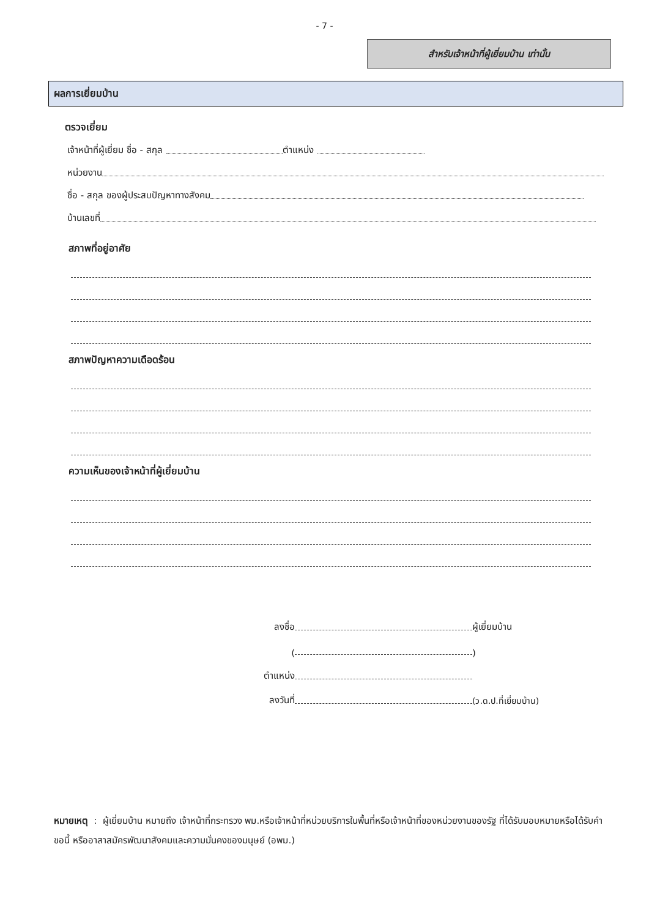- 7 -
สำหรับเจ้าหน้าที่ผู้เยี่ยมบ้าน เท่านั้น
ผลการเยี่ยมบ้าน
ตรวจเยี่ยม
เจ้าหน้าที่ผู้เยี่ยม ชื่อ - สกุล ตำแหน่ง
หน่วยงาน
ชื่อ - สกุล ของผู้ประสบปัญหาทางสังคม
บ้านเลขที่
สภาพที่อยู่อาศัย
สภาพปัญหาความเดือดร้อน
ความเห็นของเจ้าหน้าที่ผู้เยี่ยมบ้าน
ลงชื่อ ผู้เยี่ยมบ้าน
( )
ตำแหน่ง
ลงวันที่ (ว.ด.ป.ที่เยี่ยมบ้าน)
หมายเหตุ : ผู้เยี่ยมบ้าน หมายถึง เจ้าหน้าที่กระทรวง พม.หรือเจ้าหน้าที่หน่วยบริการในพื้นที่หรือเจ้าหน้าที่ของหน่วยงานของรัฐ ที่ได้รับมอบหมายหรือได้รับคำขอนี้ หรืออาสาสมัครพัฒนาสังคมและความมั่นคงของมนุษย์ (อพม.)